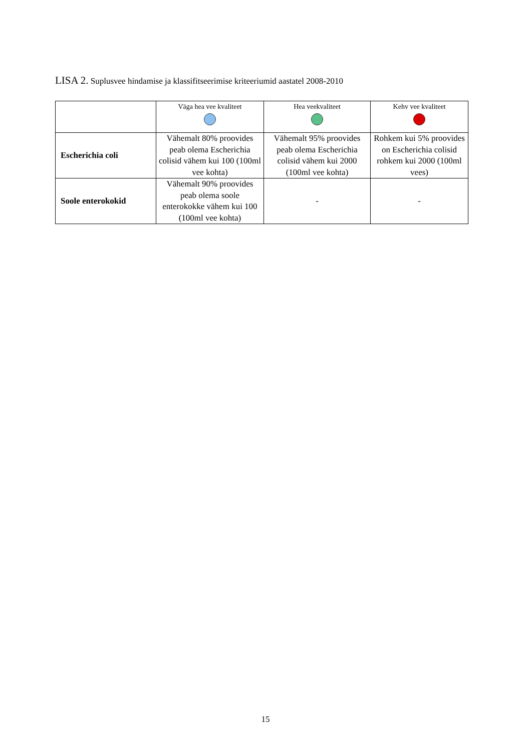LISA 2. Suplusvee hindamise ja klassifitseerimise kriteeriumid aastatel 2008-2010
| | Väga hea vee kvaliteet | Hea veekvaliteet | Kehv vee kvaliteet |
| --- | --- | --- | --- |
| Escherichia coli | Vähemalt 80% proovides peab olema Escherichia colisid vähem kui 100 (100ml vee kohta) | Vähemalt 95% proovides peab olema Escherichia colisid vähem kui 2000 (100ml vee kohta) | Rohkem kui 5% proovides on Escherichia colisid rohkem kui 2000 (100ml vees) |
| Soole enterokokid | Vähemalt 90% proovides peab olema soole enterokokke vähem kui 100 (100ml vee kohta) | - | - |
15